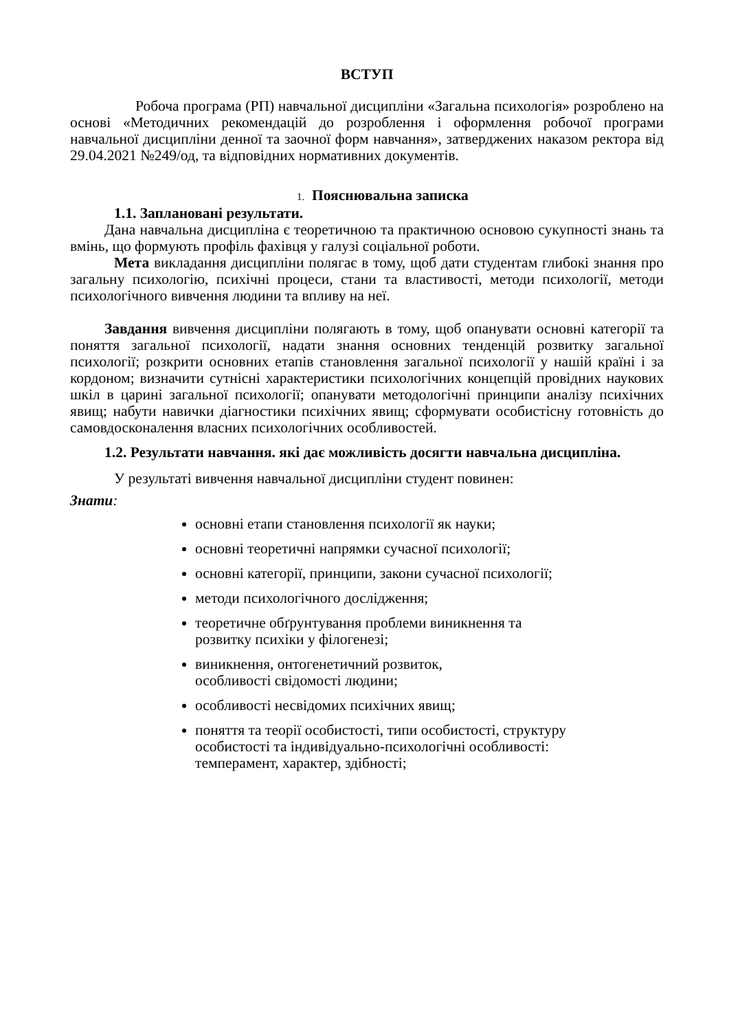ВСТУП
Робоча програма (РП) навчальної дисципліни «Загальна психологія» розроблено на основі «Методичних рекомендацій до розроблення і оформлення робочої програми навчальної дисципліни денної та заочної форм навчання», затверджених наказом ректора від 29.04.2021 №249/од, та відповідних нормативних документів.
1. Пояснювальна записка
1.1. Заплановані результати.
Дана навчальна дисципліна є теоретичною та практичною основою сукупності знань та вмінь, що формують профіль фахівця у галузі соціальної роботи.
Мета викладання дисципліни полягає в тому, щоб дати студентам глибокі знання про загальну психологію, психічні процеси, стани та властивості, методи психології, методи психологічного вивчення людини та впливу на неї.
Завдання вивчення дисципліни полягають в тому, щоб опанувати основні категорії та поняття загальної психології, надати знання основних тенденцій розвитку загальної психології; розкрити основних етапів становлення загальної психології у нашій країні і за кордоном; визначити сутнісні характеристики психологічних концепцій провідних наукових шкіл в царині загальної психології; опанувати методологічні принципи аналізу психічних явищ; набути навички діагностики психічних явищ; сформувати особистісну готовність до самовдосконалення власних психологічних особливостей.
1.2. Результати навчання. які дає можливість досягти навчальна дисципліна.
У результаті вивчення навчальної дисципліни студент повинен:
Знати:
основні етапи становлення психології як науки;
основні теоретичні напрямки сучасної психології;
основні категорії, принципи, закони сучасної психології;
методи психологічного дослідження;
теоретичне обґрунтування проблеми виникнення та
розвитку психіки у філогенезі;
виникнення, онтогенетичний розвиток,
особливості свідомості людини;
особливості несвідомих психічних явищ;
поняття та теорії особистості, типи особистості, структуру
особистості та індивідуально-психологічні особливості:
темперамент, характер, здібності;